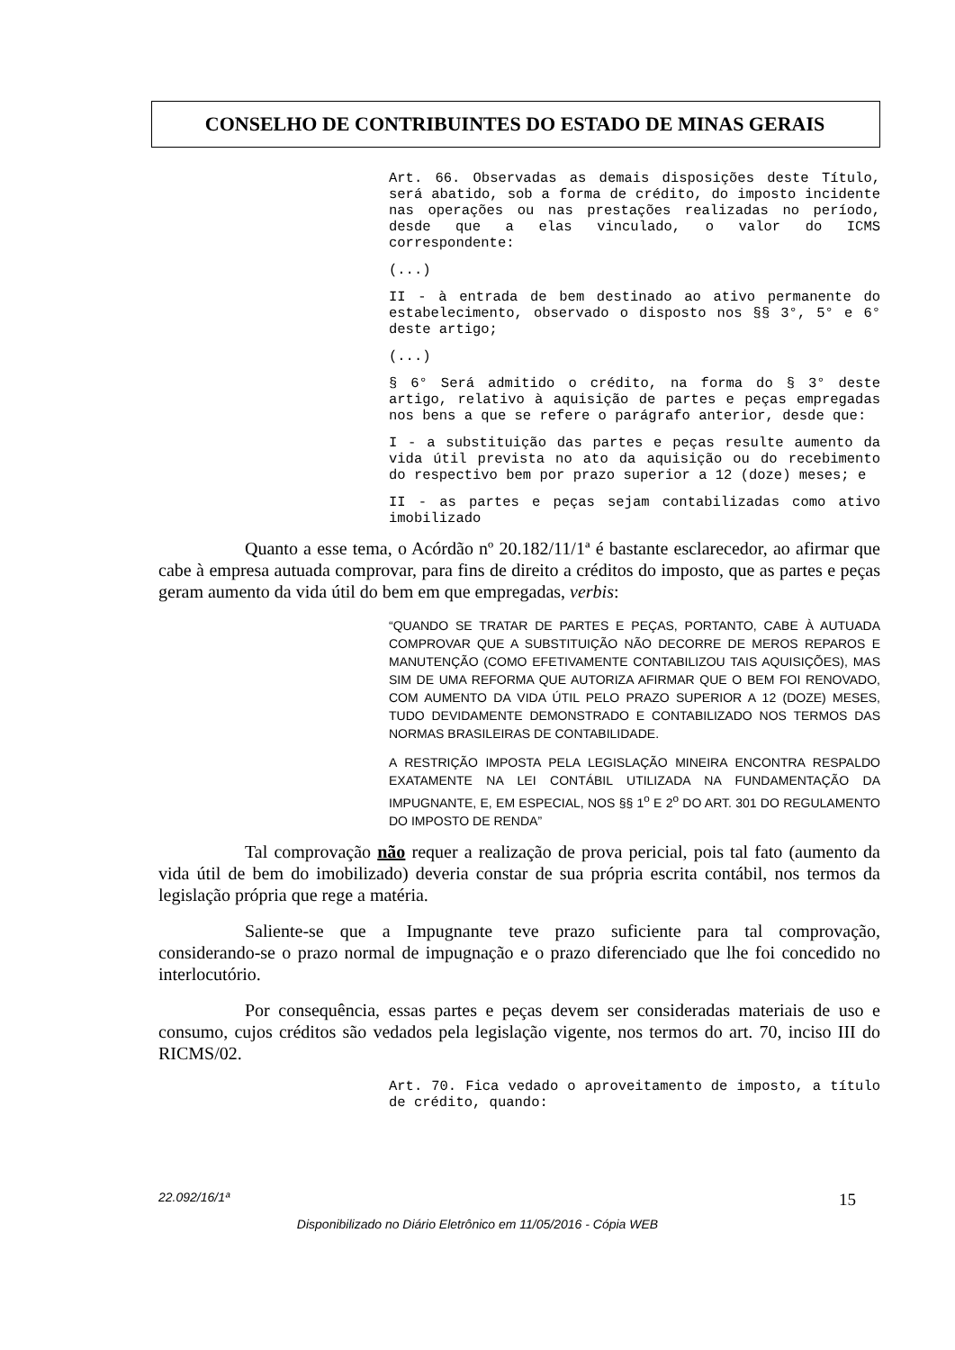CONSELHO DE CONTRIBUINTES DO ESTADO DE MINAS GERAIS
Art. 66. Observadas as demais disposições deste Título, será abatido, sob a forma de crédito, do imposto incidente nas operações ou nas prestações realizadas no período, desde que a elas vinculado, o valor do ICMS correspondente:
(...)
II - à entrada de bem destinado ao ativo permanente do estabelecimento, observado o disposto nos §§ 3°, 5° e 6° deste artigo;
(...)
§ 6° Será admitido o crédito, na forma do § 3° deste artigo, relativo à aquisição de partes e peças empregadas nos bens a que se refere o parágrafo anterior, desde que:
I - a substituição das partes e peças resulte aumento da vida útil prevista no ato da aquisição ou do recebimento do respectivo bem por prazo superior a 12 (doze) meses; e
II - as partes e peças sejam contabilizadas como ativo imobilizado
Quanto a esse tema, o Acórdão nº 20.182/11/1ª é bastante esclarecedor, ao afirmar que cabe à empresa autuada comprovar, para fins de direito a créditos do imposto, que as partes e peças geram aumento da vida útil do bem em que empregadas, verbis:
“QUANDO SE TRATAR DE PARTES E PEÇAS, PORTANTO, CABE À AUTUADA COMPROVAR QUE A SUBSTITUIÇÃO NÃO DECORRE DE MEROS REPAROS E MANUTENÇÃO (COMO EFETIVAMENTE CONTABILIZOU TAIS AQUISIÇÕES), MAS SIM DE UMA REFORMA QUE AUTORIZA AFIRMAR QUE O BEM FOI RENOVADO, COM AUMENTO DA VIDA ÚTIL PELO PRAZO SUPERIOR A 12 (DOZE) MESES, TUDO DEVIDAMENTE DEMONSTRADO E CONTABILIZADO NOS TERMOS DAS NORMAS BRASILEIRAS DE CONTABILIDADE.
A RESTRIÇÃO IMPOSTA PELA LEGISLAÇÃO MINEIRA ENCONTRA RESPALDO EXATAMENTE NA LEI CONTÁBIL UTILIZADA NA FUNDAMENTAÇÃO DA IMPUGNANTE, E, EM ESPECIAL, NOS §§ 1<sup>o</sup> E 2<sup>o</sup> DO ART. 301 DO REGULAMENTO DO IMPOSTO DE RENDA”
Tal comprovação não requer a realização de prova pericial, pois tal fato (aumento da vida útil de bem do imobilizado) deveria constar de sua própria escrita contábil, nos termos da legislação própria que rege a matéria.
Saliente-se que a Impugnante teve prazo suficiente para tal comprovação, considerando-se o prazo normal de impugnação e o prazo diferenciado que lhe foi concedido no interlocutório.
Por consequência, essas partes e peças devem ser consideradas materiais de uso e consumo, cujos créditos são vedados pela legislação vigente, nos termos do art. 70, inciso III do RICMS/02.
Art. 70. Fica vedado o aproveitamento de imposto, a título de crédito, quando:
22.092/16/1ª 15
Disponibilizado no Diário Eletrônico em 11/05/2016 - Cópia WEB